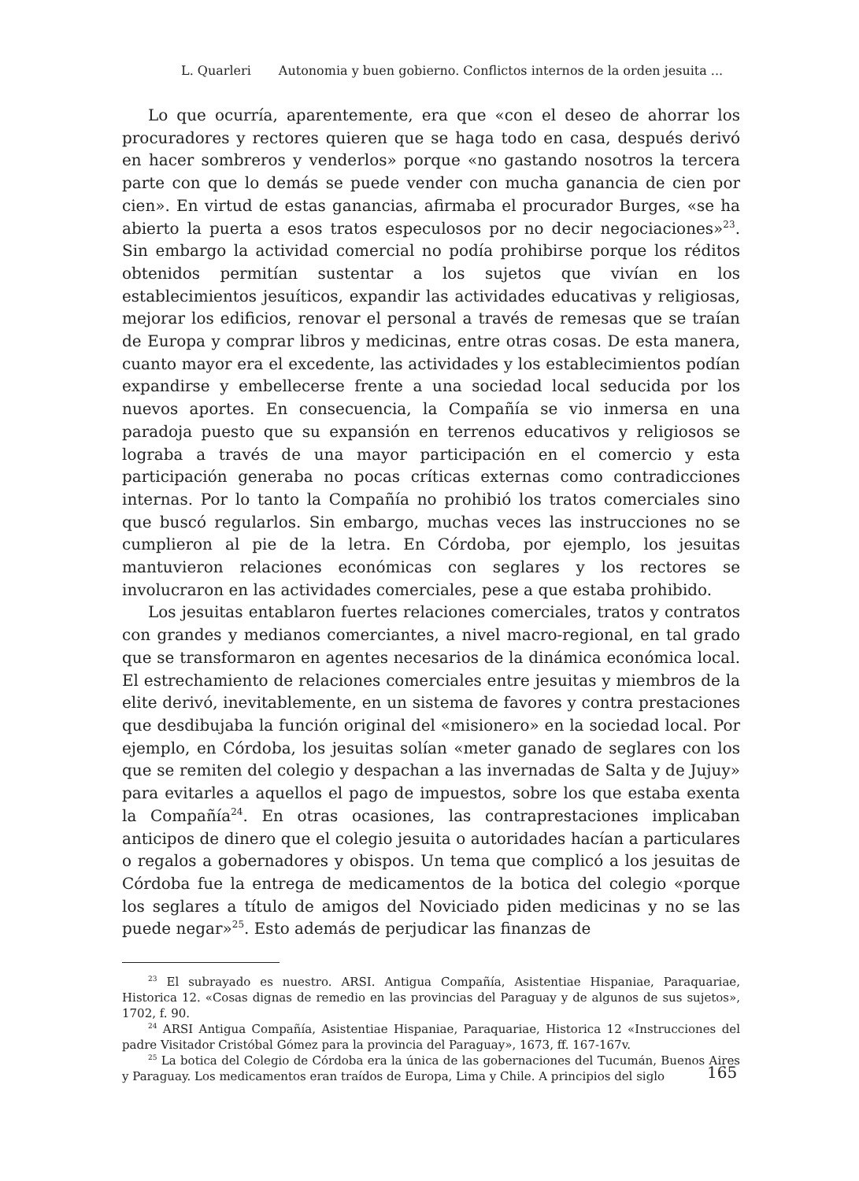L. Quarleri Autonomia y buen gobierno. Conflictos internos de la orden jesuita ...
Lo que ocurría, aparentemente, era que «con el deseo de ahorrar los procuradores y rectores quieren que se haga todo en casa, después derivó en hacer sombreros y venderlos» porque «no gastando nosotros la tercera parte con que lo demás se puede vender con mucha ganancia de cien por cien». En virtud de estas ganancias, afirmaba el procurador Burges, «se ha abierto la puerta a esos tratos especulosos por no decir negociaciones»<sup>23</sup>. Sin embargo la actividad comercial no podía prohibirse porque los réditos obtenidos permitían sustentar a los sujetos que vivían en los establecimientos jesuíticos, expandir las actividades educativas y religiosas, mejorar los edificios, renovar el personal a través de remesas que se traían de Europa y comprar libros y medicinas, entre otras cosas. De esta manera, cuanto mayor era el excedente, las actividades y los establecimientos podían expandirse y embellecerse frente a una sociedad local seducida por los nuevos aportes. En consecuencia, la Compañía se vio inmersa en una paradoja puesto que su expansión en terrenos educativos y religiosos se lograba a través de una mayor participación en el comercio y esta participación generaba no pocas críticas externas como contradicciones internas. Por lo tanto la Compañía no prohibió los tratos comerciales sino que buscó regularlos. Sin embargo, muchas veces las instrucciones no se cumplieron al pie de la letra. En Córdoba, por ejemplo, los jesuitas mantuvieron relaciones económicas con seglares y los rectores se involucraron en las actividades comerciales, pese a que estaba prohibido.
Los jesuitas entablaron fuertes relaciones comerciales, tratos y contratos con grandes y medianos comerciantes, a nivel macro-regional, en tal grado que se transformaron en agentes necesarios de la dinámica económica local. El estrechamiento de relaciones comerciales entre jesuitas y miembros de la elite derivó, inevitablemente, en un sistema de favores y contra prestaciones que desdibujaba la función original del «misionero» en la sociedad local. Por ejemplo, en Córdoba, los jesuitas solían «meter ganado de seglares con los que se remiten del colegio y despachan a las invernadas de Salta y de Jujuy» para evitarles a aquellos el pago de impuestos, sobre los que estaba exenta la Compañía<sup>24</sup>. En otras ocasiones, las contraprestaciones implicaban anticipos de dinero que el colegio jesuita o autoridades hacían a particulares o regalos a gobernadores y obispos. Un tema que complicó a los jesuitas de Córdoba fue la entrega de medicamentos de la botica del colegio «porque los seglares a título de amigos del Noviciado piden medicinas y no se las puede negar»<sup>25</sup>. Esto además de perjudicar las finanzas de
<sup>23</sup> El subrayado es nuestro. ARSI. Antigua Compañía, Asistentiae Hispaniae, Paraquariae, Historica 12. «Cosas dignas de remedio en las provincias del Paraguay y de algunos de sus sujetos», 1702, f. 90.
<sup>24</sup> ARSI Antigua Compañía, Asistentiae Hispaniae, Paraquariae, Historica 12 «Instrucciones del padre Visitador Cristóbal Gómez para la provincia del Paraguay», 1673, ff. 167-167v.
<sup>25</sup> La botica del Colegio de Córdoba era la única de las gobernaciones del Tucumán, Buenos Aires y Paraguay. Los medicamentos eran traídos de Europa, Lima y Chile. A principios del siglo
165